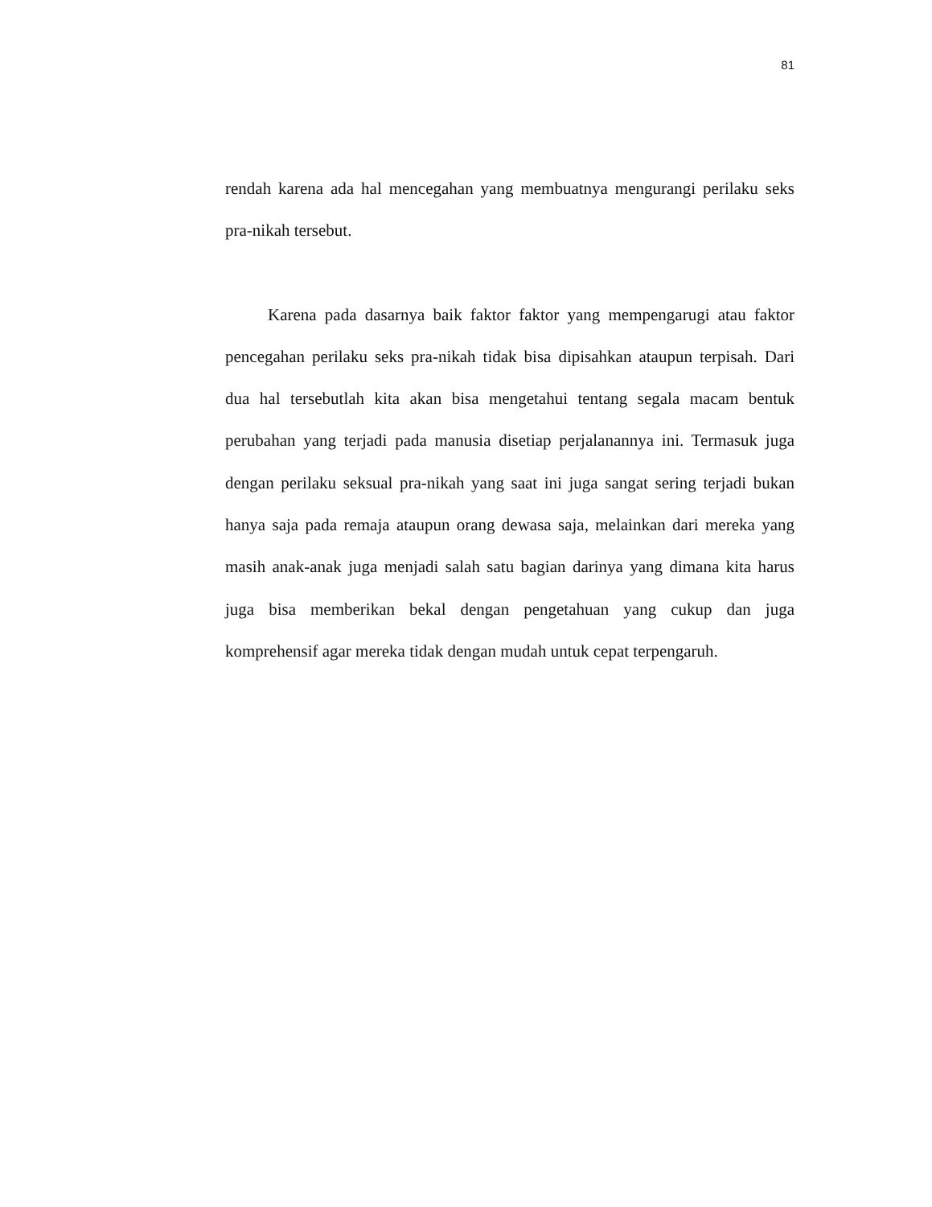81
rendah karena ada hal mencegahan yang membuatnya mengurangi perilaku seks pra-nikah tersebut.
Karena pada dasarnya baik faktor faktor yang mempengarugi atau faktor pencegahan perilaku seks pra-nikah tidak bisa dipisahkan ataupun terpisah. Dari dua hal tersebutlah kita akan bisa mengetahui tentang segala macam bentuk perubahan yang terjadi pada manusia disetiap perjalanannya ini. Termasuk juga dengan perilaku seksual pra-nikah yang saat ini juga sangat sering terjadi bukan hanya saja pada remaja ataupun orang dewasa saja, melainkan dari mereka yang masih anak-anak juga menjadi salah satu bagian darinya yang dimana kita harus juga bisa memberikan bekal dengan pengetahuan yang cukup dan juga komprehensif agar mereka tidak dengan mudah untuk cepat terpengaruh.